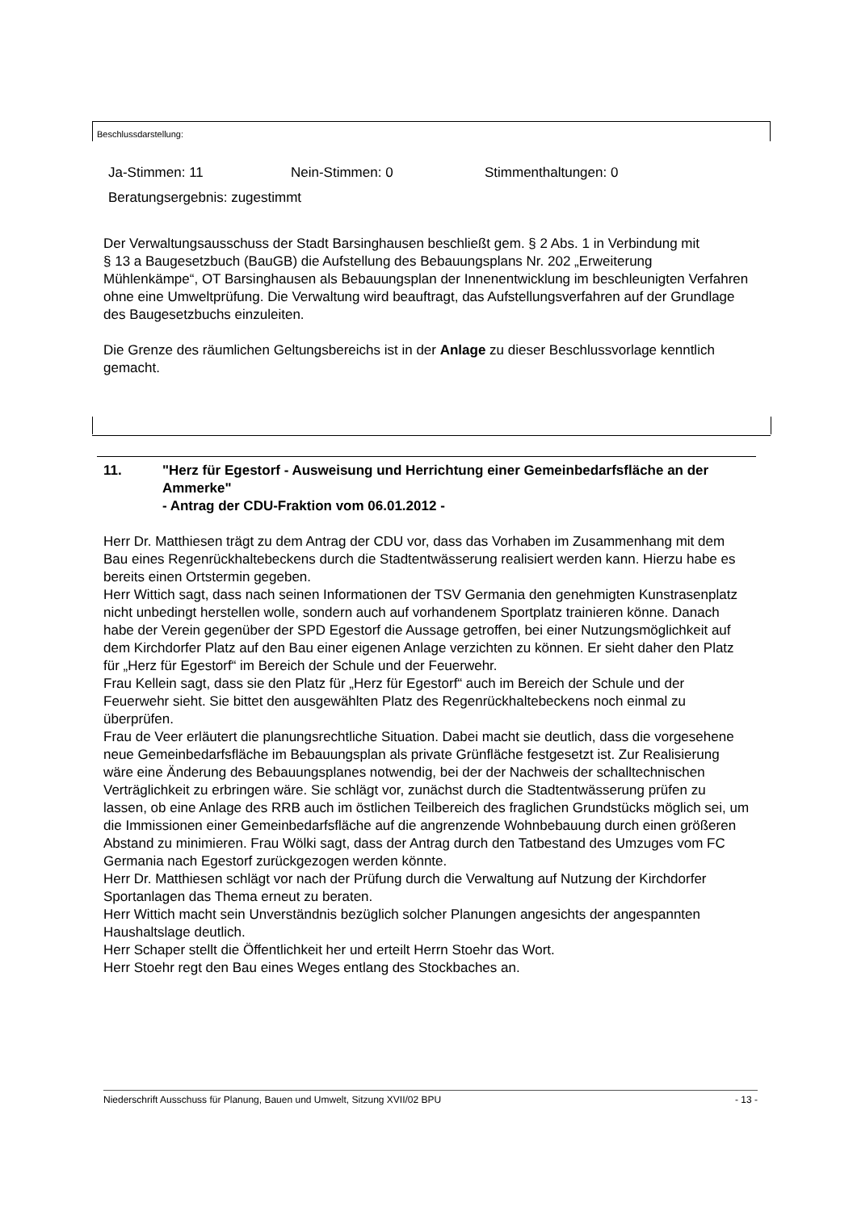Beschlussdarstellung:
Ja-Stimmen: 11 Nein-Stimmen: 0 Stimmenthaltungen: 0
Beratungsergebnis: zugestimmt
Der Verwaltungsausschuss der Stadt Barsinghausen beschließt gem. § 2 Abs. 1 in Verbindung mit
§ 13 a Baugesetzbuch (BauGB) die Aufstellung des Bebauungsplans Nr. 202 „Erweiterung Mühlenkämpe“, OT Barsinghausen als Bebauungsplan der Innenentwicklung im beschleunigten Verfahren ohne eine Umweltprüfung. Die Verwaltung wird beauftragt, das Aufstellungsverfahren auf der Grundlage des Baugesetzbuchs einzuleiten.
Die Grenze des räumlichen Geltungsbereichs ist in der Anlage zu dieser Beschlussvorlage kenntlich gemacht.
11. "Herz für Egestorf - Ausweisung und Herrichtung einer Gemeinbedarfsfläche an der Ammerke"
- Antrag der CDU-Fraktion vom 06.01.2012 -
Herr Dr. Matthiesen trägt zu dem Antrag der CDU vor, dass das Vorhaben im Zusammenhang mit dem Bau eines Regenrückhaltebeckens durch die Stadtentwässerung realisiert werden kann. Hierzu habe es bereits einen Ortstermin gegeben.
Herr Wittich sagt, dass nach seinen Informationen der TSV Germania den genehmigten Kunstrasenplatz nicht unbedingt herstellen wolle, sondern auch auf vorhandenem Sportplatz trainieren könne. Danach habe der Verein gegenüber der SPD Egestorf die Aussage getroffen, bei einer Nutzungsmöglichkeit auf dem Kirchdorfer Platz auf den Bau einer eigenen Anlage verzichten zu können. Er sieht daher den Platz für „Herz für Egestorf“ im Bereich der Schule und der Feuerwehr.
Frau Kellein sagt, dass sie den Platz für „Herz für Egestorf“ auch im Bereich der Schule und der Feuerwehr sieht. Sie bittet den ausgewählten Platz des Regenrückhaltebeckens noch einmal zu überprüfen.
Frau de Veer erläutert die planungsrechtliche Situation. Dabei macht sie deutlich, dass die vorgesehene neue Gemeinbedarfsfläche im Bebauungsplan als private Grünfläche festgesetzt ist. Zur Realisierung wäre eine Änderung des Bebauungsplanes notwendig, bei der der Nachweis der schalltechnischen Verträglichkeit zu erbringen wäre. Sie schlägt vor, zunächst durch die Stadtentwässerung prüfen zu lassen, ob eine Anlage des RRB auch im östlichen Teilbereich des fraglichen Grundstücks möglich sei, um die Immissionen einer Gemeinbedarfsfläche auf die angrenzende Wohnbebauung durch einen größeren Abstand zu minimieren. Frau Wölki sagt, dass der Antrag durch den Tatbestand des Umzuges vom FC Germania nach Egestorf zurückgezogen werden könnte.
Herr Dr. Matthiesen schlägt vor nach der Prüfung durch die Verwaltung auf Nutzung der Kirchdorfer Sportanlagen das Thema erneut zu beraten.
Herr Wittich macht sein Unverständnis bezüglich solcher Planungen angesichts der angespannten Haushaltslage deutlich.
Herr Schaper stellt die Öffentlichkeit her und erteilt Herrn Stoehr das Wort.
Herr Stoehr regt den Bau eines Weges entlang des Stockbaches an.
Niederschrift Ausschuss für Planung, Bauen und Umwelt, Sitzung XVII/02 BPU - 13 -